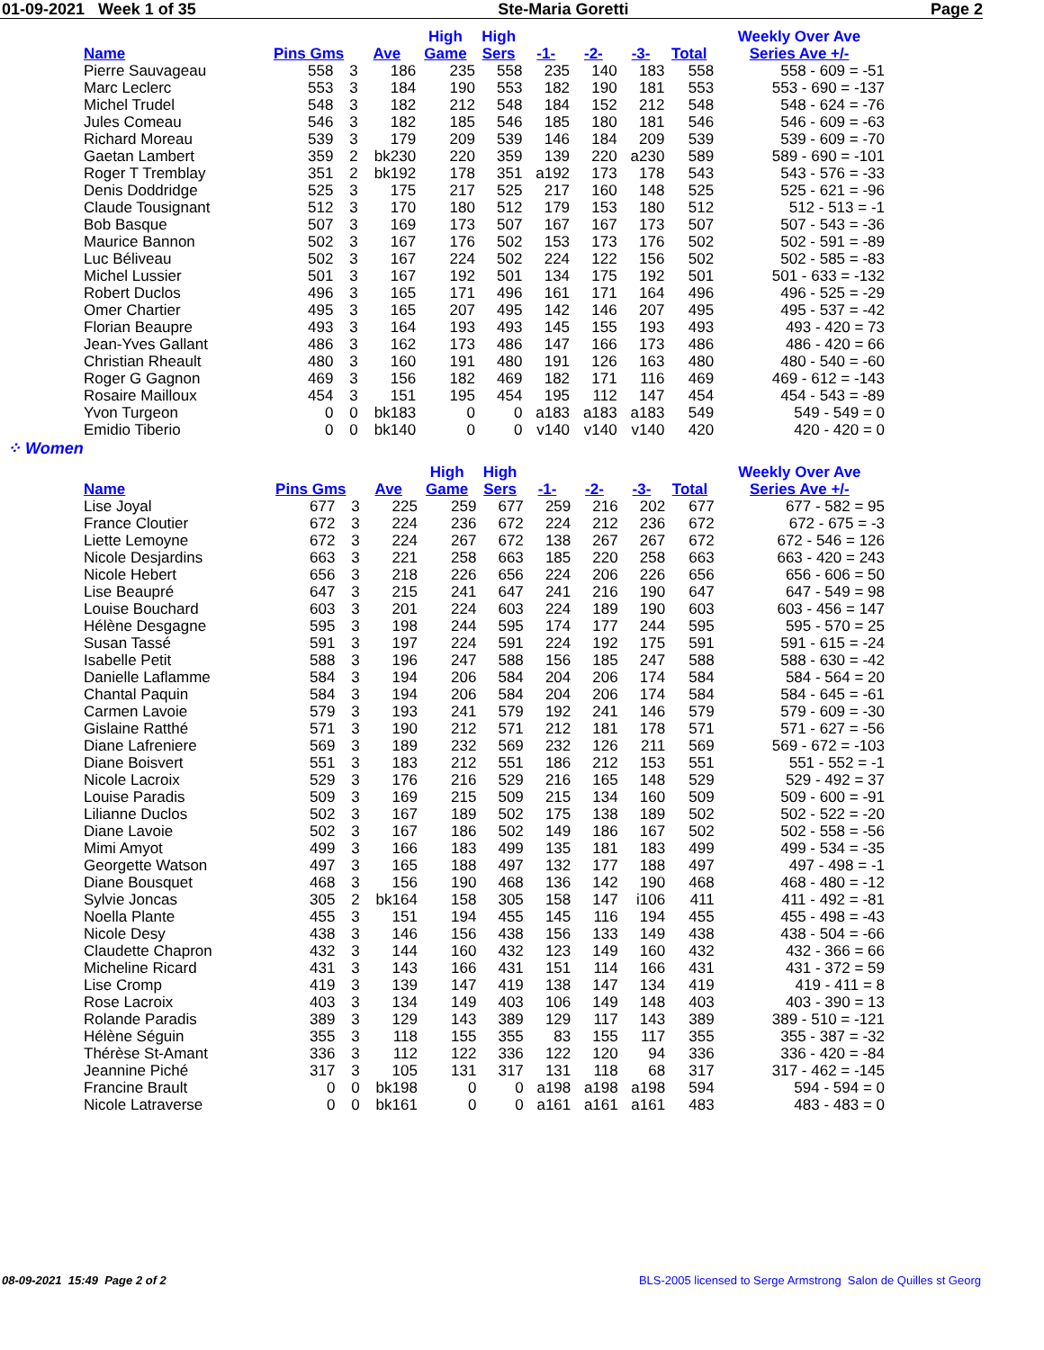01-09-2021 Week 1 of 35 Ste-Maria Goretti Page 2
| Name | Pins Gms | | Ave | High Game | High Sers | -1- | -2- | -3- | Total | Weekly Over Ave Series Ave +/- |
| --- | --- | --- | --- | --- | --- | --- | --- | --- | --- | --- |
| Pierre Sauvageau | 558 | 3 | 186 | 235 | 558 | 235 | 140 | 183 | 558 | 558 - 609 = -51 |
| Marc Leclerc | 553 | 3 | 184 | 190 | 553 | 182 | 190 | 181 | 553 | 553 - 690 = -137 |
| Michel Trudel | 548 | 3 | 182 | 212 | 548 | 184 | 152 | 212 | 548 | 548 - 624 = -76 |
| Jules Comeau | 546 | 3 | 182 | 185 | 546 | 185 | 180 | 181 | 546 | 546 - 609 = -63 |
| Richard Moreau | 539 | 3 | 179 | 209 | 539 | 146 | 184 | 209 | 539 | 539 - 609 = -70 |
| Gaetan Lambert | 359 | 2 | bk230 | 220 | 359 | 139 | 220 | a230 | 589 | 589 - 690 = -101 |
| Roger T Tremblay | 351 | 2 | bk192 | 178 | 351 | a192 | 173 | 178 | 543 | 543 - 576 = -33 |
| Denis Doddridge | 525 | 3 | 175 | 217 | 525 | 217 | 160 | 148 | 525 | 525 - 621 = -96 |
| Claude Tousignant | 512 | 3 | 170 | 180 | 512 | 179 | 153 | 180 | 512 | 512 - 513 = -1 |
| Bob Basque | 507 | 3 | 169 | 173 | 507 | 167 | 167 | 173 | 507 | 507 - 543 = -36 |
| Maurice Bannon | 502 | 3 | 167 | 176 | 502 | 153 | 173 | 176 | 502 | 502 - 591 = -89 |
| Luc Béliveau | 502 | 3 | 167 | 224 | 502 | 224 | 122 | 156 | 502 | 502 - 585 = -83 |
| Michel Lussier | 501 | 3 | 167 | 192 | 501 | 134 | 175 | 192 | 501 | 501 - 633 = -132 |
| Robert Duclos | 496 | 3 | 165 | 171 | 496 | 161 | 171 | 164 | 496 | 496 - 525 = -29 |
| Omer Chartier | 495 | 3 | 165 | 207 | 495 | 142 | 146 | 207 | 495 | 495 - 537 = -42 |
| Florian Beaupre | 493 | 3 | 164 | 193 | 493 | 145 | 155 | 193 | 493 | 493 - 420 = 73 |
| Jean-Yves Gallant | 486 | 3 | 162 | 173 | 486 | 147 | 166 | 173 | 486 | 486 - 420 = 66 |
| Christian Rheault | 480 | 3 | 160 | 191 | 480 | 191 | 126 | 163 | 480 | 480 - 540 = -60 |
| Roger G Gagnon | 469 | 3 | 156 | 182 | 469 | 182 | 171 | 116 | 469 | 469 - 612 = -143 |
| Rosaire Mailloux | 454 | 3 | 151 | 195 | 454 | 195 | 112 | 147 | 454 | 454 - 543 = -89 |
| Yvon Turgeon | 0 | 0 | bk183 | 0 | 0 | a183 | a183 | a183 | 549 | 549 - 549 = 0 |
| Emidio Tiberio | 0 | 0 | bk140 | 0 | 0 | v140 | v140 | v140 | 420 | 420 - 420 = 0 |
⁘ Women
| Name | Pins Gms | | Ave | High Game | High Sers | -1- | -2- | -3- | Total | Weekly Over Ave Series Ave +/- |
| --- | --- | --- | --- | --- | --- | --- | --- | --- | --- | --- |
| Lise Joyal | 677 | 3 | 225 | 259 | 677 | 259 | 216 | 202 | 677 | 677 - 582 = 95 |
| France Cloutier | 672 | 3 | 224 | 236 | 672 | 224 | 212 | 236 | 672 | 672 - 675 = -3 |
| Liette Lemoyne | 672 | 3 | 224 | 267 | 672 | 138 | 267 | 267 | 672 | 672 - 546 = 126 |
| Nicole Desjardins | 663 | 3 | 221 | 258 | 663 | 185 | 220 | 258 | 663 | 663 - 420 = 243 |
| Nicole Hebert | 656 | 3 | 218 | 226 | 656 | 224 | 206 | 226 | 656 | 656 - 606 = 50 |
| Lise Beaupré | 647 | 3 | 215 | 241 | 647 | 241 | 216 | 190 | 647 | 647 - 549 = 98 |
| Louise Bouchard | 603 | 3 | 201 | 224 | 603 | 224 | 189 | 190 | 603 | 603 - 456 = 147 |
| Hélène Desgagne | 595 | 3 | 198 | 244 | 595 | 174 | 177 | 244 | 595 | 595 - 570 = 25 |
| Susan Tassé | 591 | 3 | 197 | 224 | 591 | 224 | 192 | 175 | 591 | 591 - 615 = -24 |
| Isabelle Petit | 588 | 3 | 196 | 247 | 588 | 156 | 185 | 247 | 588 | 588 - 630 = -42 |
| Danielle Laflamme | 584 | 3 | 194 | 206 | 584 | 204 | 206 | 174 | 584 | 584 - 564 = 20 |
| Chantal Paquin | 584 | 3 | 194 | 206 | 584 | 204 | 206 | 174 | 584 | 584 - 645 = -61 |
| Carmen Lavoie | 579 | 3 | 193 | 241 | 579 | 192 | 241 | 146 | 579 | 579 - 609 = -30 |
| Gislaine Ratthé | 571 | 3 | 190 | 212 | 571 | 212 | 181 | 178 | 571 | 571 - 627 = -56 |
| Diane Lafreniere | 569 | 3 | 189 | 232 | 569 | 232 | 126 | 211 | 569 | 569 - 672 = -103 |
| Diane Boisvert | 551 | 3 | 183 | 212 | 551 | 186 | 212 | 153 | 551 | 551 - 552 = -1 |
| Nicole Lacroix | 529 | 3 | 176 | 216 | 529 | 216 | 165 | 148 | 529 | 529 - 492 = 37 |
| Louise Paradis | 509 | 3 | 169 | 215 | 509 | 215 | 134 | 160 | 509 | 509 - 600 = -91 |
| Lilianne Duclos | 502 | 3 | 167 | 189 | 502 | 175 | 138 | 189 | 502 | 502 - 522 = -20 |
| Diane Lavoie | 502 | 3 | 167 | 186 | 502 | 149 | 186 | 167 | 502 | 502 - 558 = -56 |
| Mimi Amyot | 499 | 3 | 166 | 183 | 499 | 135 | 181 | 183 | 499 | 499 - 534 = -35 |
| Georgette Watson | 497 | 3 | 165 | 188 | 497 | 132 | 177 | 188 | 497 | 497 - 498 = -1 |
| Diane Bousquet | 468 | 3 | 156 | 190 | 468 | 136 | 142 | 190 | 468 | 468 - 480 = -12 |
| Sylvie Joncas | 305 | 2 | bk164 | 158 | 305 | 158 | 147 | i106 | 411 | 411 - 492 = -81 |
| Noella Plante | 455 | 3 | 151 | 194 | 455 | 145 | 116 | 194 | 455 | 455 - 498 = -43 |
| Nicole Desy | 438 | 3 | 146 | 156 | 438 | 156 | 133 | 149 | 438 | 438 - 504 = -66 |
| Claudette Chapron | 432 | 3 | 144 | 160 | 432 | 123 | 149 | 160 | 432 | 432 - 366 = 66 |
| Micheline Ricard | 431 | 3 | 143 | 166 | 431 | 151 | 114 | 166 | 431 | 431 - 372 = 59 |
| Lise Cromp | 419 | 3 | 139 | 147 | 419 | 138 | 147 | 134 | 419 | 419 - 411 = 8 |
| Rose Lacroix | 403 | 3 | 134 | 149 | 403 | 106 | 149 | 148 | 403 | 403 - 390 = 13 |
| Rolande Paradis | 389 | 3 | 129 | 143 | 389 | 129 | 117 | 143 | 389 | 389 - 510 = -121 |
| Hélène Séguin | 355 | 3 | 118 | 155 | 355 | 83 | 155 | 117 | 355 | 355 - 387 = -32 |
| Thérèse St-Amant | 336 | 3 | 112 | 122 | 336 | 122 | 120 | 94 | 336 | 336 - 420 = -84 |
| Jeannine Piché | 317 | 3 | 105 | 131 | 317 | 131 | 118 | 68 | 317 | 317 - 462 = -145 |
| Francine Brault | 0 | 0 | bk198 | 0 | 0 | a198 | a198 | a198 | 594 | 594 - 594 = 0 |
| Nicole Latraverse | 0 | 0 | bk161 | 0 | 0 | a161 | a161 | a161 | 483 | 483 - 483 = 0 |
08-09-2021 15:49 Page 2 of 2 BLS-2005 licensed to Serge Armstrong Salon de Quilles st Georg